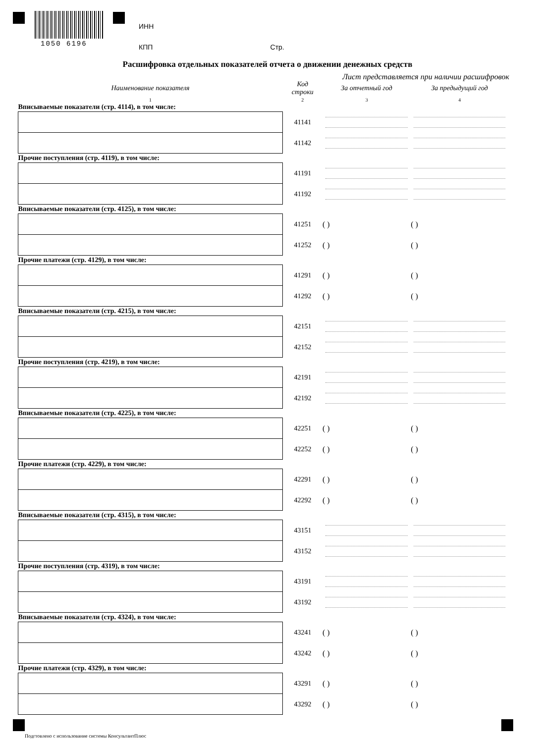1050 6196
ИНН
КПП Стр.
Расшифровка отдельных показателей отчета о движении денежных средств
Лист представляется при наличии расшифровок
| Наименование показателя | Код строки | За отчетный год | За предыдущий год |
| --- | --- | --- | --- |
| 1 | 2 | 3 | 4 |
| Вписываемые показатели (стр. 4114), в том числе: | | | |
| | 41141 | | |
| | 41142 | | |
| Прочие поступления (стр. 4119), в том числе: | | | |
| | 41191 | | |
| | 41192 | | |
| Вписываемые показатели (стр. 4125), в том числе: | | | |
| | 41251 | ( ) | ( ) |
| | 41252 | ( ) | ( ) |
| Прочие платежи (стр. 4129), в том числе: | | | |
| | 41291 | ( ) | ( ) |
| | 41292 | ( ) | ( ) |
| Вписываемые показатели (стр. 4215), в том числе: | | | |
| | 42151 | | |
| | 42152 | | |
| Прочие поступления (стр. 4219), в том числе: | | | |
| | 42191 | | |
| | 42192 | | |
| Вписываемые показатели (стр. 4225), в том числе: | | | |
| | 42251 | ( ) | ( ) |
| | 42252 | ( ) | ( ) |
| Прочие платежи (стр. 4229), в том числе: | | | |
| | 42291 | ( ) | ( ) |
| | 42292 | ( ) | ( ) |
| Вписываемые показатели (стр. 4315), в том числе: | | | |
| | 43151 | | |
| | 43152 | | |
| Прочие поступления (стр. 4319), в том числе: | | | |
| | 43191 | | |
| | 43192 | | |
| Вписываемые показатели (стр. 4324), в том числе: | | | |
| | 43241 | ( ) | ( ) |
| | 43242 | ( ) | ( ) |
| Прочие платежи (стр. 4329), в том числе: | | | |
| | 43291 | ( ) | ( ) |
| | 43292 | ( ) | ( ) |
Подгтовлено с использование системы КонсультантПлюс